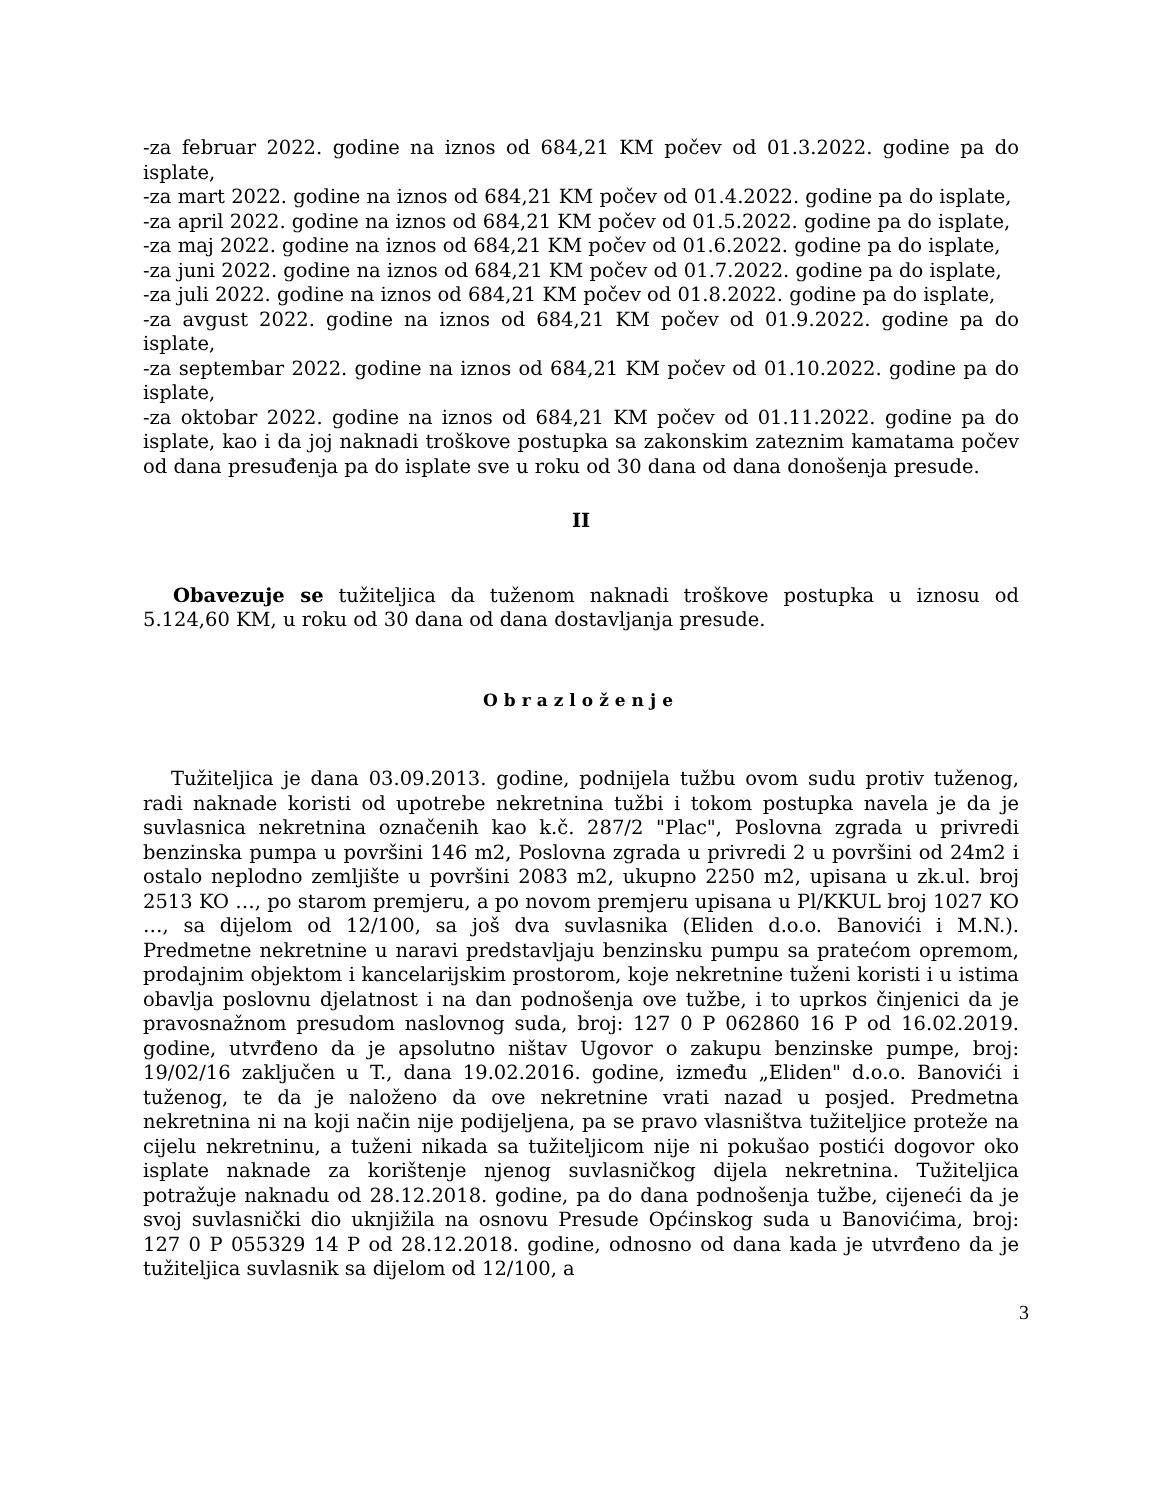-za februar 2022. godine na iznos od 684,21 KM počev od 01.3.2022. godine pa do isplate,
-za mart 2022. godine na iznos od 684,21 KM počev od 01.4.2022. godine pa do isplate,
-za april 2022. godine na iznos od 684,21 KM počev od 01.5.2022. godine pa do isplate,
-za maj 2022. godine na iznos od 684,21 KM počev od 01.6.2022. godine pa do isplate,
-za juni 2022. godine na iznos od 684,21 KM počev od 01.7.2022. godine pa do isplate,
-za juli 2022. godine na iznos od 684,21 KM počev od 01.8.2022. godine pa do isplate,
-za avgust 2022. godine na iznos od 684,21 KM počev od 01.9.2022. godine pa do isplate,
-za septembar 2022. godine na iznos od 684,21 KM počev od 01.10.2022. godine pa do isplate,
-za oktobar 2022. godine na iznos od 684,21 KM počev od 01.11.2022. godine pa do isplate, kao i da joj naknadi troškove postupka sa zakonskim zateznim kamatama počev od dana presuđenja pa do isplate sve u roku od 30 dana od dana donošenja presude.
II
Obavezuje se tužiteljica da tuženom naknadi troškove postupka u iznosu od 5.124,60 KM, u roku od 30 dana od dana dostavljanja presude.
Obrazloženje
Tužiteljica je dana 03.09.2013. godine, podnijela tužbu ovom sudu protiv tuženog, radi naknade koristi od upotrebe nekretnina tužbi i tokom postupka navela je da je suvlasnica nekretnina označenih kao k.č. 287/2 "Plac", Poslovna zgrada u privredi benzinska pumpa u površini 146 m2, Poslovna zgrada u privredi 2 u površini od 24m2 i ostalo neplodno zemljište u površini 2083 m2, ukupno 2250 m2, upisana u zk.ul. broj 2513 KO …, po starom premjeru, a po novom premjeru upisana u Pl/KKUL broj 1027 KO …, sa dijelom od 12/100, sa još dva suvlasnika (Eliden d.o.o. Banovići i M.N.). Predmetne nekretnine u naravi predstavljaju benzinsku pumpu sa pratećom opremom, prodajnim objektom i kancelarijskim prostorom, koje nekretnine tuženi koristi i u istima obavlja poslovnu djelatnost i na dan podnošenja ove tužbe, i to uprkos činjenici da je pravosnažnom presudom naslovnog suda, broj: 127 0 P 062860 16 P od 16.02.2019. godine, utvrđeno da je apsolutno ništav Ugovor o zakupu benzinske pumpe, broj: 19/02/16 zaključen u T., dana 19.02.2016. godine, između „Eliden" d.o.o. Banovići i tuženog, te da je naloženo da ove nekretnine vrati nazad u posjed. Predmetna nekretnina ni na koji način nije podijeljena, pa se pravo vlasništva tužiteljice proteže na cijelu nekretninu, a tuženi nikada sa tužiteljicom nije ni pokušao postići dogovor oko isplate naknade za korištenje njenog suvlasničkog dijela nekretnina. Tužiteljica potražuje naknadu od 28.12.2018. godine, pa do dana podnošenja tužbe, cijeneći da je svoj suvlasnički dio uknjižila na osnovu Presude Općinskog suda u Banovićima, broj: 127 0 P 055329 14 P od 28.12.2018. godine, odnosno od dana kada je utvrđeno da je tužiteljica suvlasnik sa dijelom od 12/100, a
3